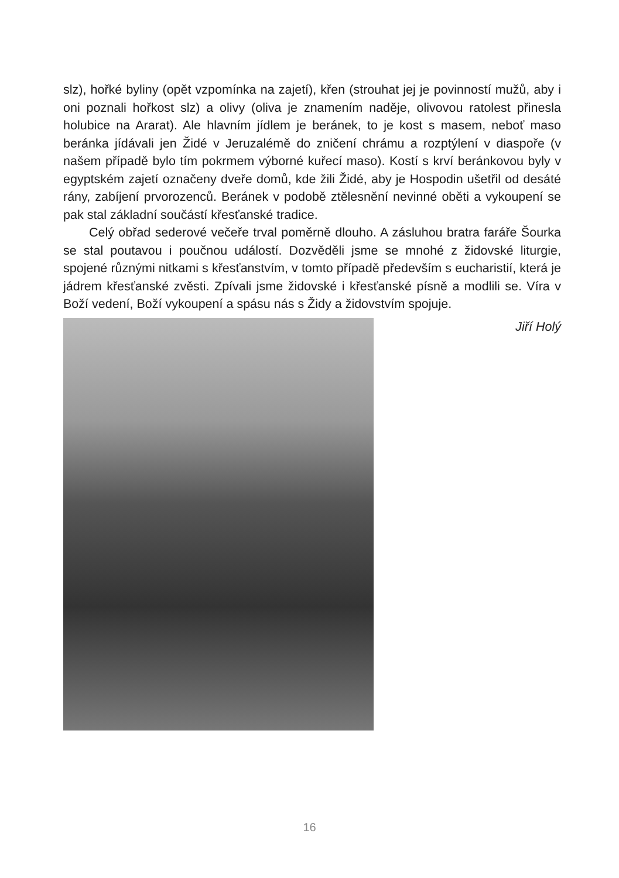slz), hořké byliny (opět vzpomínka na zajetí), křen (strouhat jej je povinností mužů, aby i oni poznali hořkost slz) a olivy (oliva je znamením naděje, olivovou ratolest přinesla holubice na Ararat). Ale hlavním jídlem je beránek, to je kost s masem, neboť maso beránka jídávali jen Židé v Jeruzalémě do zničení chrámu a rozptýlení v diaspoře (v našem případě bylo tím pokrmem výborné kuřecí maso). Kostí s krví beránkovou byly v egyptském zajetí označeny dveře domů, kde žili Židé, aby je Hospodin ušetřil od desáté rány, zabíjení prvorozenců. Beránek v podobě ztělesnění nevinné oběti a vykoupení se pak stal základní součástí křesťanské tradice.
Celý obřad sederové večeře trval poměrně dlouho. A zásluhou bratra faráře Šourka se stal poutavou i poučnou událostí. Dozvěděli jsme se mnohé z židovské liturgie, spojené různými nitkami s křesťanstvím, v tomto případě především s eucharistií, která je jádrem křesťanské zvěsti. Zpívali jsme židovské i křesťanské písně a modlili se. Víra v Boží vedení, Boží vykoupení a spásu nás s Židy a židovstvím spojuje.
Jiří Holý
16